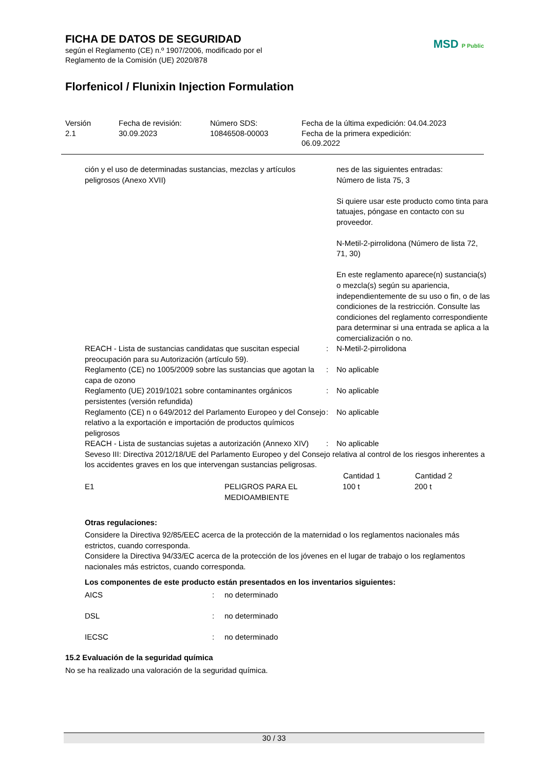MSD P Public
FICHA DE DATOS DE SEGURIDAD
según el Reglamento (CE) n.º 1907/2006, modificado por el
Reglamento de la Comisión (UE) 2020/878
Florfenicol / Flunixin Injection Formulation
Versión
2.1
Fecha de revisión:
30.09.2023
Número SDS:
10846508-00003
Fecha de la última expedición: 04.04.2023
Fecha de la primera expedición:
06.09.2022
| ción y el uso de determinadas sustancias, mezclas y artículos peligrosos (Anexo XVII) | | nes de las siguientes entradas: Número de lista 75, 3 Si quiere usar este producto como tinta para tatuajes, póngase en contacto con su proveedor. N-Metil-2-pirrolidona (Número de lista 72, 71, 30) En este reglamento aparece(n) sustancia(s) o mezcla(s) según su apariencia, independientemente de su uso o fin, o de las condiciones de la restricción. Consulte las condiciones del reglamento correspondiente para determinar si una entrada se aplica a la comercialización o no. |
| REACH - Lista de sustancias candidatas que suscitan especial preocupación para su Autorización (artículo 59). | : | N-Metil-2-pirrolidona |
| Reglamento (CE) no 1005/2009 sobre las sustancias que agotan la capa de ozono | : | No aplicable |
| Reglamento (UE) 2019/1021 sobre contaminantes orgánicos persistentes (versión refundida) | : | No aplicable |
| Reglamento (CE) n o 649/2012 del Parlamento Europeo y del Consejo relativo a la exportación e importación de productos químicos peligrosos | : | No aplicable |
| REACH - Lista de sustancias sujetas a autorización (Annexo XIV) | : | No aplicable |
Seveso III: Directiva 2012/18/UE del Parlamento Europeo y del Consejo relativa al control de los riesgos inherentes a los accidentes graves en los que intervengan sustancias peligrosas.
| | | Cantidad 1 | Cantidad 2 |
| --- | --- | --- | --- |
| E1 | PELIGROS PARA EL MEDIOAMBIENTE | 100 t | 200 t |
Otras regulaciones:
Considere la Directiva 92/85/EEC acerca de la protección de la maternidad o los reglamentos nacionales más estrictos, cuando corresponda.
Considere la Directiva 94/33/EC acerca de la protección de los jóvenes en el lugar de trabajo o los reglamentos nacionales más estrictos, cuando corresponda.
Los componentes de este producto están presentados en los inventarios siguientes:
| AICS | : | no determinado |
| DSL | : | no determinado |
| IECSC | : | no determinado |
15.2 Evaluación de la seguridad química
No se ha realizado una valoración de la seguridad química.
30 / 33